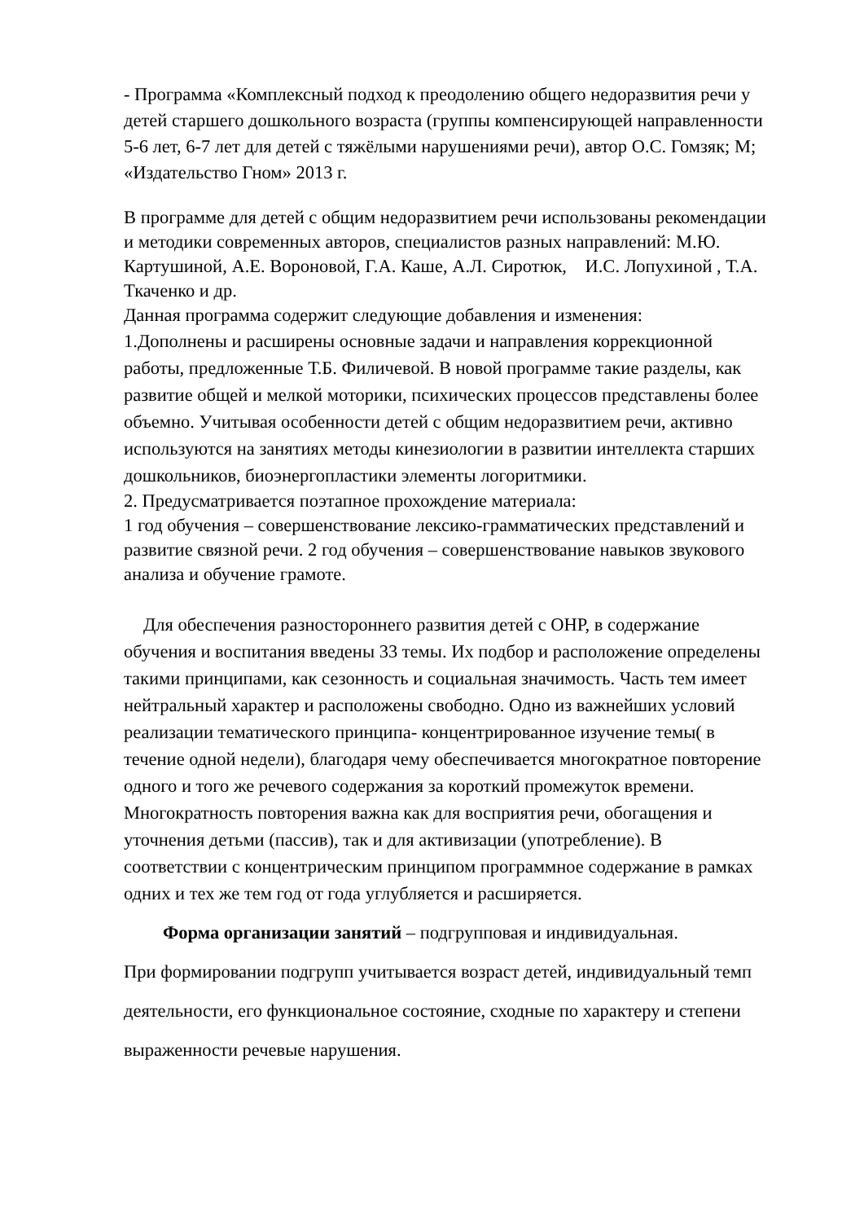- Программа «Комплексный подход к преодолению общего недоразвития речи у детей старшего дошкольного возраста (группы компенсирующей направленности 5-6 лет, 6-7 лет для детей с тяжёлыми нарушениями речи), автор О.С. Гомзяк; М; «Издательство Гном» 2013 г.
В программе для детей с общим недоразвитием речи использованы рекомендации и методики современных авторов, специалистов разных направлений: М.Ю. Картушиной, А.Е. Вороновой, Г.А. Каше, А.Л. Сиротюк, И.С. Лопухиной , Т.А. Ткаченко и др.
Данная программа содержит следующие добавления и изменения:
1.Дополнены и расширены основные задачи и направления коррекционной работы, предложенные Т.Б. Филичевой. В новой программе такие разделы, как развитие общей и мелкой моторики, психических процессов представлены более объемно. Учитывая особенности детей с общим недоразвитием речи, активно используются на занятиях методы кинезиологии в развитии интеллекта старших дошкольников, биоэнергопластики элементы логоритмики.
2. Предусматривается поэтапное прохождение материала:
1 год обучения – совершенствование лексико-грамматических представлений и развитие связной речи. 2 год обучения – совершенствование навыков звукового анализа и обучение грамоте.
Для обеспечения разностороннего развития детей с ОНР, в содержание обучения и воспитания введены 33 темы. Их подбор и расположение определены такими принципами, как сезонность и социальная значимость. Часть тем имеет нейтральный характер и расположены свободно. Одно из важнейших условий реализации тематического принципа- концентрированное изучение темы( в течение одной недели), благодаря чему обеспечивается многократное повторение одного и того же речевого содержания за короткий промежуток времени. Многократность повторения важна как для восприятия речи, обогащения и уточнения детьми (пассив), так и для активизации (употребление). В соответствии с концентрическим принципом программное содержание в рамках одних и тех же тем год от года углубляется и расширяется.
Форма организации занятий – подгрупповая и индивидуальная.
При формировании подгрупп учитывается возраст детей, индивидуальный темп деятельности, его функциональное состояние, сходные по характеру и степени выраженности речевые нарушения.